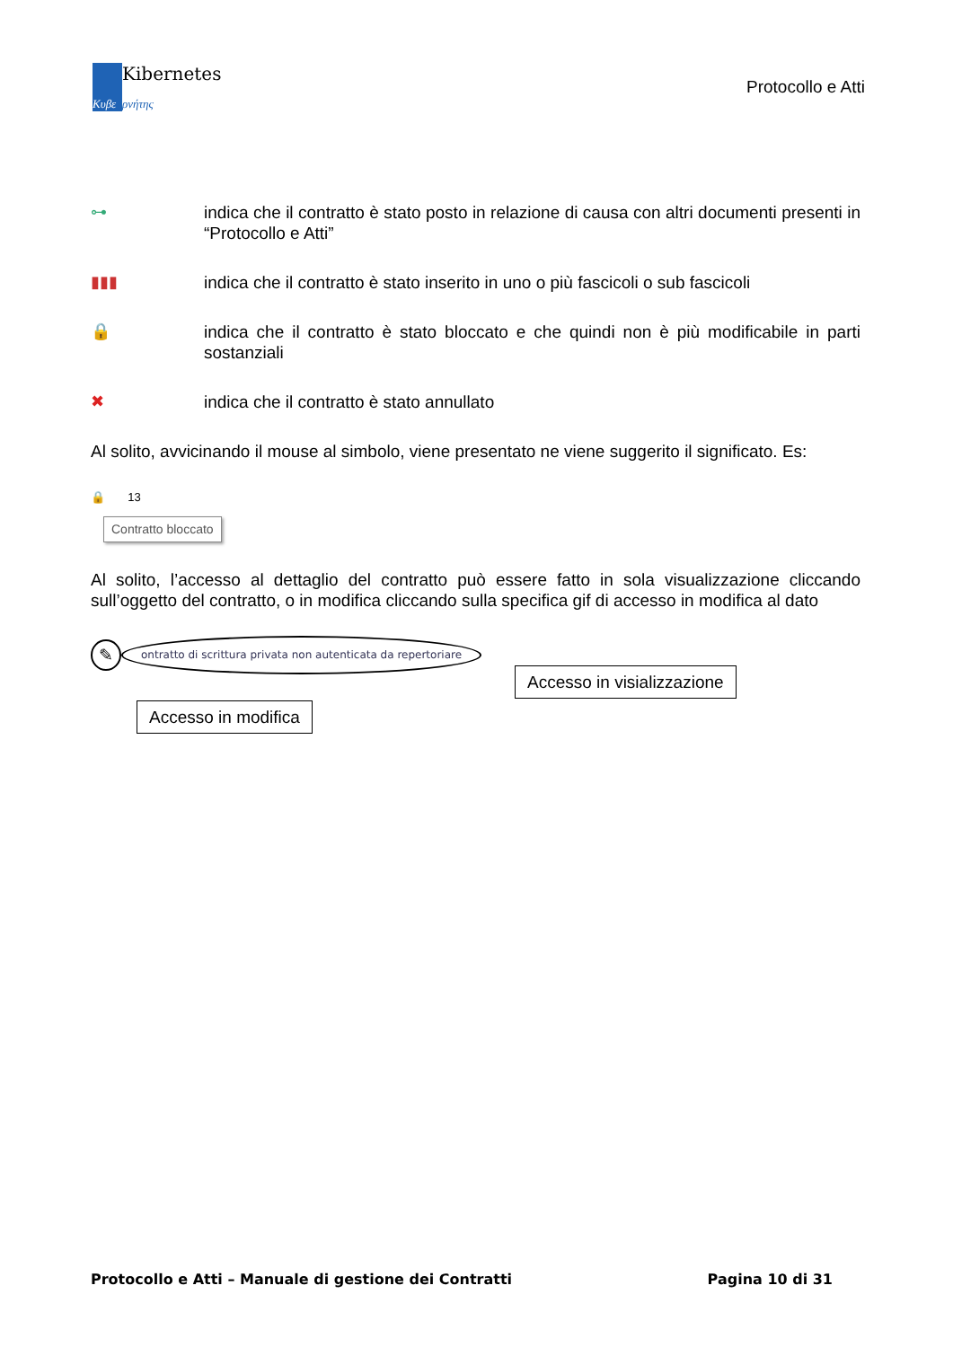Κυβε
Kibernetes
ρνήτης
Protocollo e Atti
⊶ indica che il contratto è stato posto in relazione di causa con altri documenti presenti in “Protocollo e Atti”
▮▮▮ indica che il contratto è stato inserito in uno o più fascicoli o sub fascicoli
🔒 indica che il contratto è stato bloccato e che quindi non è più modificabile in parti sostanziali
✖ indica che il contratto è stato annullato
Al solito, avvicinando il mouse al simbolo, viene presentato ne viene suggerito il significato. Es:
🔒 13
Contratto bloccato
Al solito, l’accesso al dettaglio del contratto può essere fatto in sola visualizzazione cliccando sull’oggetto del contratto, o in modifica cliccando sulla specifica gif di accesso in modifica al dato
✎ ontratto di scrittura privata non autenticata da repertoriare
Accesso in visializzazione
Accesso in modifica
Protocollo e Atti – Manuale di gestione dei Contratti Pagina 10 di 31